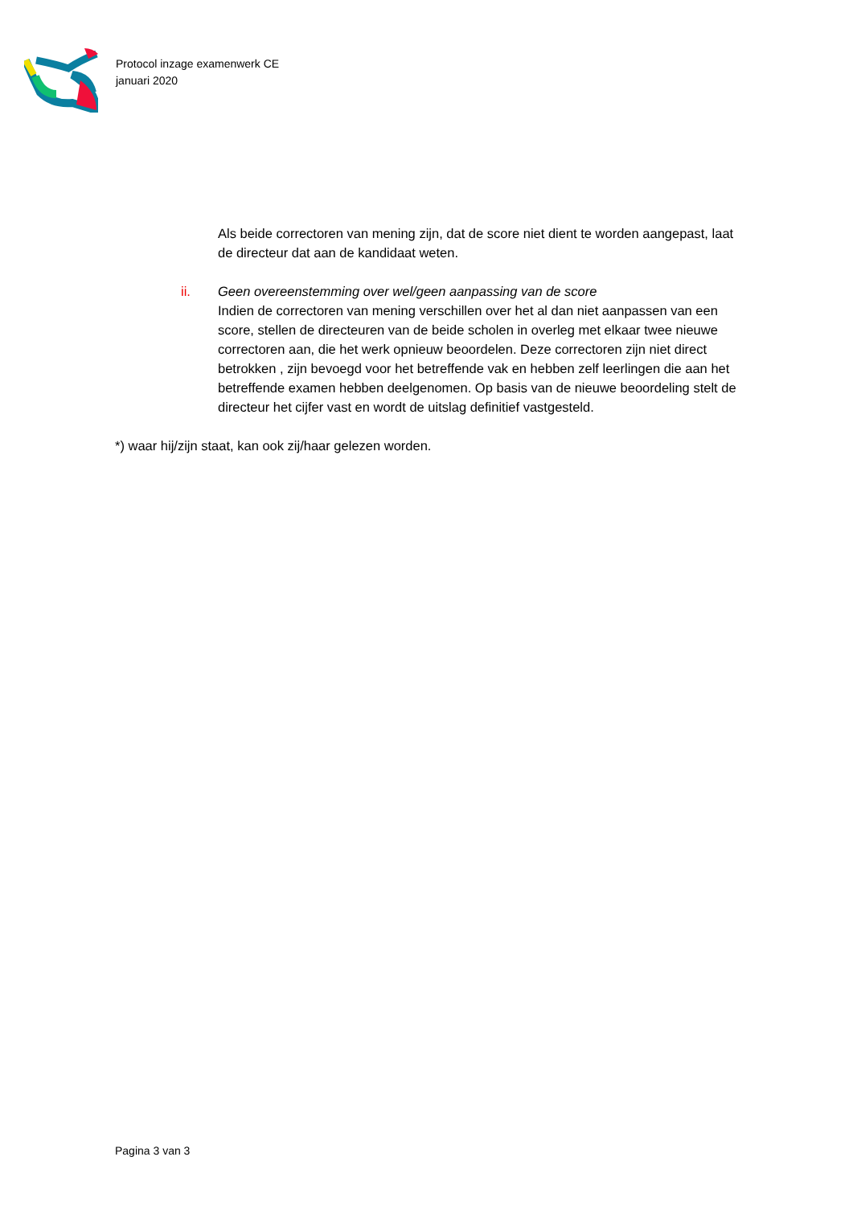Protocol inzage examenwerk CE
januari 2020
Als beide correctoren van mening zijn, dat de score niet dient te worden aangepast, laat de directeur dat aan de kandidaat weten.
ii. Geen overeenstemming over wel/geen aanpassing van de score
Indien de correctoren van mening verschillen over het al dan niet aanpassen van een score, stellen de directeuren van de beide scholen in overleg met elkaar twee nieuwe correctoren aan, die het werk opnieuw beoordelen. Deze correctoren zijn niet direct betrokken , zijn bevoegd voor het betreffende vak en hebben zelf leerlingen die aan het betreffende examen hebben deelgenomen. Op basis van de nieuwe beoordeling stelt de directeur het cijfer vast en wordt de uitslag definitief vastgesteld.
*) waar hij/zijn staat, kan ook zij/haar gelezen worden.
Pagina 3 van 3